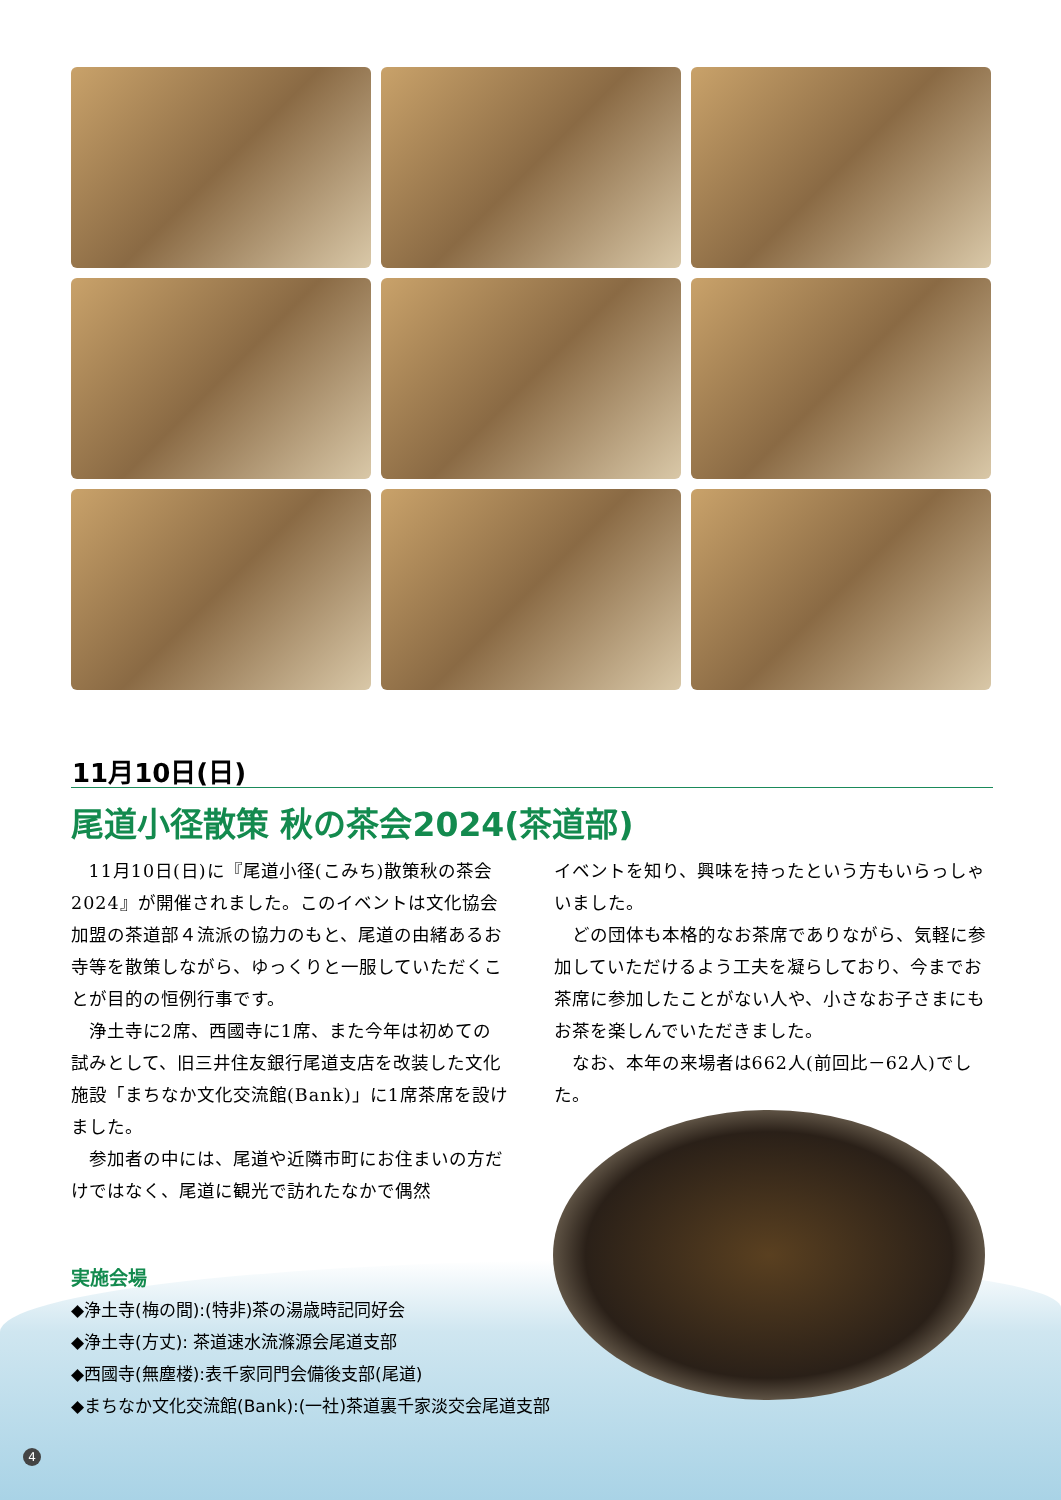11月10日(日)
尾道小径散策 秋の茶会2024(茶道部)
11月10日(日)に『尾道小径(こみち)散策秋の茶会2024』が開催されました。このイベントは文化協会加盟の茶道部４流派の協力のもと、尾道の由緒あるお寺等を散策しながら、ゆっくりと一服していただくことが目的の恒例行事です。
浄土寺に2席、西國寺に1席、また今年は初めての試みとして、旧三井住友銀行尾道支店を改装した文化施設「まちなか文化交流館(Bank)」に1席茶席を設けました。
参加者の中には、尾道や近隣市町にお住まいの方だけではなく、尾道に観光で訪れたなかで偶然
イベントを知り、興味を持ったという方もいらっしゃいました。
どの団体も本格的なお茶席でありながら、気軽に参加していただけるよう工夫を凝らしており、今までお茶席に参加したことがない人や、小さなお子さまにもお茶を楽しんでいただきました。
なお、本年の来場者は662人(前回比－62人)でした。
実施会場
◆浄土寺(梅の間):(特非)茶の湯歳時記同好会
◆浄土寺(方丈): 茶道速水流滌源会尾道支部
◆西國寺(無塵楼):表千家同門会備後支部(尾道)
◆まちなか文化交流館(Bank):(一社)茶道裏千家淡交会尾道支部
4